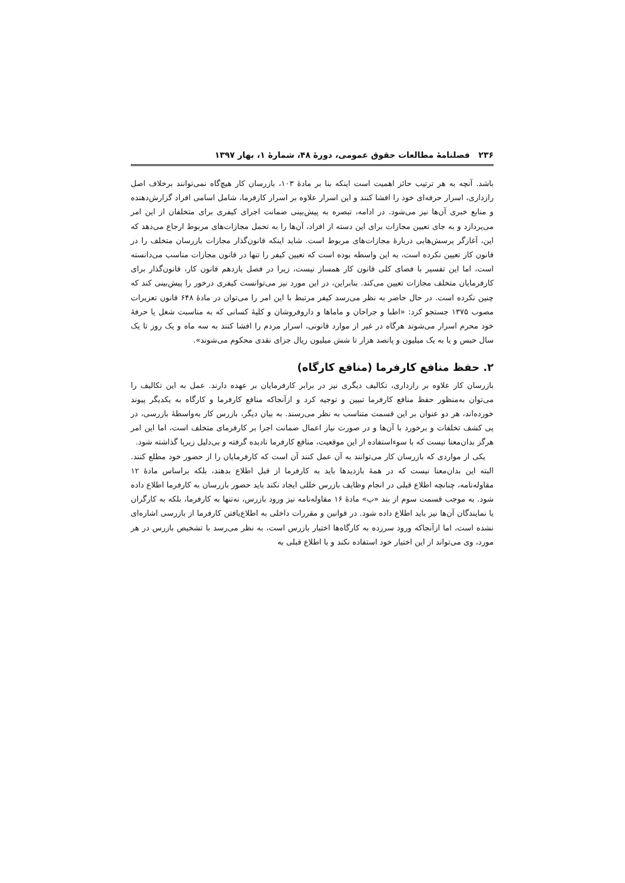۲۳۶ فصلنامهٔ مطالعات حقوق عمومی، دورهٔ ۴۸، شمارهٔ ۱، بهار ۱۳۹۷
باشد. آنچه به هر ترتیب حائز اهمیت است اینکه بنا بر مادهٔ ۱۰۳، بازرسان کار هیچ‌گاه نمی‌توانند برخلاف اصل رازداری، اسرار حرفه‌ای خود را افشا کنند و این اسرار علاوه بر اسرار کارفرما، شامل اسامی افراد گزارش‌دهنده و منابع خبری آن‌ها نیز می‌شود. در ادامه، تبصره به پیش‌بینی ضمانت اجرای کیفری برای متخلفان از این امر می‌پردازد و به جای تعیین مجازات برای این دسته از افراد، آن‌ها را به تحمل مجازات‌های مربوط ارجاع می‌دهد که این، آغازگر پرسش‌هایی دربارهٔ مجازات‌های مربوط است. شاید اینکه قانون‌گذار مجازات بازرسان متخلف را در قانون کار تعیین نکرده است، به این واسطه بوده است که تعیین کیفر را تنها در قانون مجازات مناسب می‌دانسته است، اما این تفسیر با فضای کلی قانون کار همساز نیست، زیرا در فصل یازدهم قانون کار، قانون‌گذار برای کارفرمایان متخلف مجازات تعیین می‌کند. بنابراین، در این مورد نیز می‌توانست کیفری درخور را پیش‌بینی کند که چنین نکرده است. در حال حاضر به نظر می‌رسد کیفر مرتبط با این امر را می‌توان در مادهٔ ۶۴۸ قانون تعزیرات مصوب ۱۳۷۵ جستجو کرد: «اطبا و جراحان و ماماها و داروفروشان و کلیهٔ کسانی که به مناسبت شغل یا حرفهٔ خود محرم اسرار می‌شوند هرگاه در غیر از موارد قانونی، اسرار مردم را افشا کنند به سه ماه و یک روز تا یک سال حبس و یا به یک میلیون و پانصد هزار تا شش میلیون ریال جزای نقدی محکوم می‌شوند».
۲. حفظ منافع کارفرما (منافع کارگاه)
بازرسان کار علاوه بر رازداری، تکالیف دیگری نیز در برابر کارفرمایان بر عهده دارند. عمل به این تکالیف را می‌توان به‌منظور حفظ منافع کارفرما تبیین و توجیه کرد و ازآنجاکه منافع کارفرما و کارگاه به یکدیگر پیوند خورده‌اند، هر دو عنوان بر این قسمت متناسب به نظر می‌رسند. به بیان دیگر، بازرس کار به‌واسطهٔ بازرسی، در پی کشف تخلفات و برخورد با آن‌ها و در صورت نیاز اعمال ضمانت اجرا بر کارفرمای متخلف است، اما این امر هرگز بدان‌معنا نیست که با سوءاستفاده از این موقعیت، منافع کارفرما نادیده گرفته و بی‌دلیل زیرپا گذاشته شود.
یکی از مواردی که بازرسان کار می‌توانند به آن عمل کنند آن است که کارفرمایان را از حضور خود مطلع کنند. البته این بدان‌معنا نیست که در همهٔ بازدیدها باید به کارفرما از قبل اطلاع بدهند، بلکه براساس مادهٔ ۱۲ مقاوله‌نامه، چنانچه اطلاع قبلی در انجام وظایف بازرس خللی ایجاد نکند باید حضور بازرسان به کارفرما اطلاع داده شود. به موجب قسمت سوم از بند «پ» مادهٔ ۱۶ مقاوله‌نامه نیز ورود بازرس، نه‌تنها به کارفرما، بلکه به کارگران یا نمایندگان آن‌ها نیز باید اطلاع داده شود. در قوانین و مقررات داخلی به اطلاع‌یافتن کارفرما از بازرسی اشاره‌ای نشده است، اما ازآنجاکه ورود سرزده به کارگاه‌ها اختیار بازرس است، به نظر می‌رسد با تشخیص بازرس در هر مورد، وی می‌تواند از این اختیار خود استفاده نکند و با اطلاع قبلی به